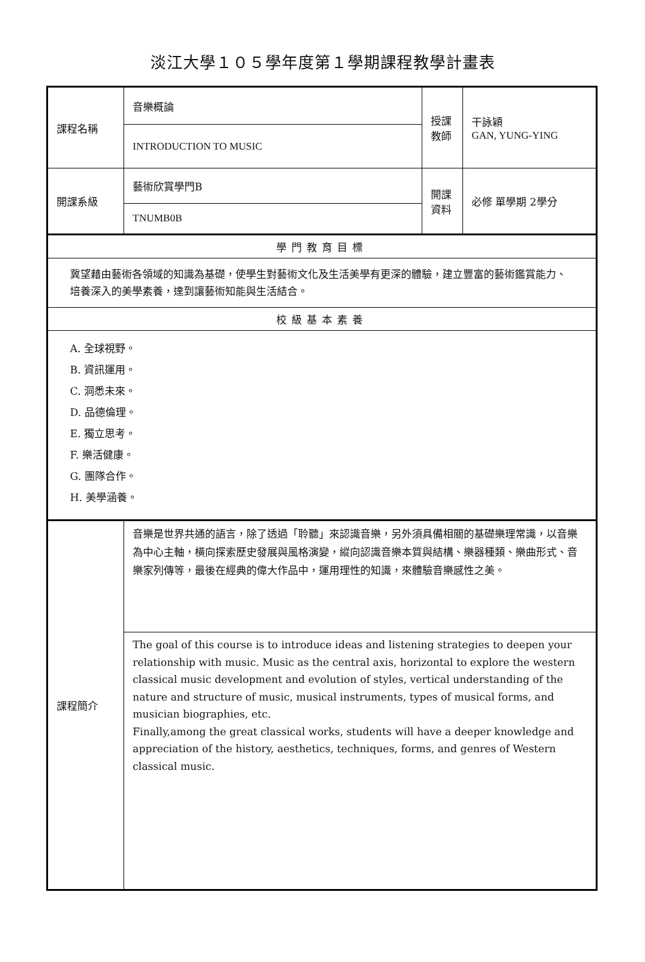淡江大學１０５學年度第１學期課程教學計畫表
| 課程名稱 | 音樂概論 | 授課 教師 | 干詠穎 GAN, YUNG-YING |
| | INTRODUCTION TO MUSIC | | |
| 開課系級 | 藝術欣賞學門B | 開課 資料 | 必修 單學期 2學分 |
| | TNUMB0B | | |
| 學門教育目標 | | | |
| 冀望藉由藝術各領域的知識為基礎，使學生對藝術文化及生活美學有更深的體驗，建立豐富的藝術鑑賞能力、培養深入的美學素養，達到讓藝術知能與生活結合。 | | | |
| 校級基本素養 | | | |
| A. 全球視野。 B. 資訊運用。 C. 洞悉未來。 D. 品德倫理。 E. 獨立思考。 F. 樂活健康。 G. 團隊合作。 H. 美學涵養。 | | | |
| 課程簡介 | 音樂是世界共通的語言，除了透過「聆聽」來認識音樂，另外須具備相關的基礎樂理常識，以音樂為中心主軸，橫向探索歷史發展與風格演變，縱向認識音樂本質與結構、樂器種類、樂曲形式、音樂家列傳等，最後在經典的偉大作品中，運用理性的知識，來體驗音樂感性之美。 | | |
| | The goal of this course is to introduce ideas and listening strategies to deepen your relationship with music. Music as the central axis, horizontal to explore the western classical music development and evolution of styles, vertical understanding of the nature and structure of music, musical instruments, types of musical forms, and musician biographies, etc. Finally,among the great classical works, students will have a deeper knowledge and appreciation of the history, aesthetics, techniques, forms, and genres of Western classical music. | | |